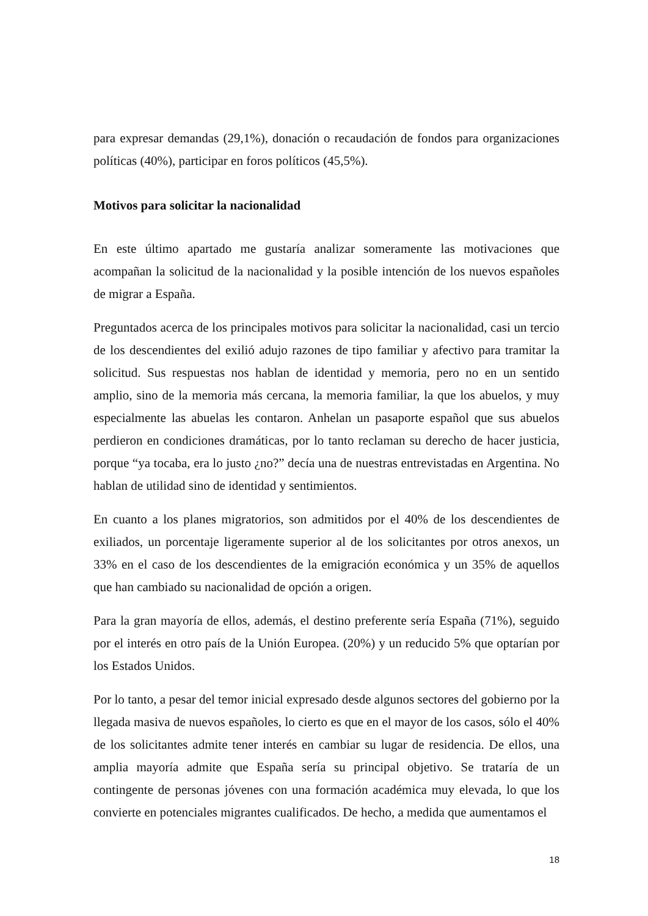para expresar demandas (29,1%), donación o recaudación de fondos para organizaciones políticas (40%), participar en foros políticos (45,5%).
Motivos para solicitar la nacionalidad
En este último apartado me gustaría analizar someramente las motivaciones que acompañan la solicitud de la nacionalidad y la posible intención de los nuevos españoles de migrar a España.
Preguntados acerca de los principales motivos para solicitar la nacionalidad, casi un tercio de los descendientes del exilió adujo razones de tipo familiar y afectivo para tramitar la solicitud. Sus respuestas nos hablan de identidad y memoria, pero no en un sentido amplio, sino de la memoria más cercana, la memoria familiar, la que los abuelos, y muy especialmente las abuelas les contaron. Anhelan un pasaporte español que sus abuelos perdieron en condiciones dramáticas, por lo tanto reclaman su derecho de hacer justicia, porque “ya tocaba, era lo justo ¿no?” decía una de nuestras entrevistadas en Argentina. No hablan de utilidad sino de identidad y sentimientos.
En cuanto a los planes migratorios, son admitidos por el 40% de los descendientes de exiliados, un porcentaje ligeramente superior al de los solicitantes por otros anexos, un 33% en el caso de los descendientes de la emigración económica y un 35% de aquellos que han cambiado su nacionalidad de opción a origen.
Para la gran mayoría de ellos, además, el destino preferente sería España (71%), seguido por el interés en otro país de la Unión Europea. (20%) y un reducido 5% que optarían por los Estados Unidos.
Por lo tanto, a pesar del temor inicial expresado desde algunos sectores del gobierno por la llegada masiva de nuevos españoles, lo cierto es que en el mayor de los casos, sólo el 40% de los solicitantes admite tener interés en cambiar su lugar de residencia. De ellos, una amplia mayoría admite que España sería su principal objetivo. Se trataría de un contingente de personas jóvenes con una formación académica muy elevada, lo que los convierte en potenciales migrantes cualificados. De hecho, a medida que aumentamos el
18